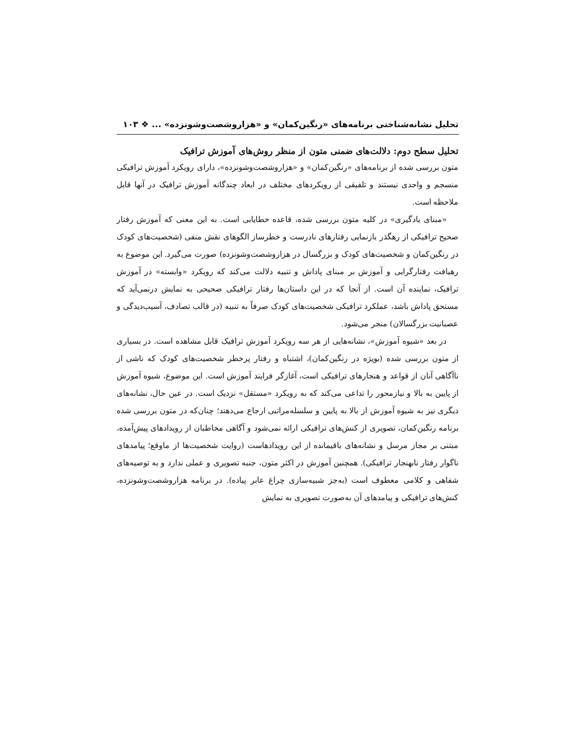تحلیل نشانه‌شناختی برنامه‌های «رنگین‌کمان» و «هزاروشصت‌وشونزده» ... ❖ ۱۰۳
تحلیل سطح دوم: دلالت‌های ضمنی متون از منظر روش‌های آموزش ترافیک
متون بررسی شده از برنامه‌های «رنگین‌کمان» و «هزاروشصت‌وشونزده»، دارای رویکرد آموزش ترافیکی منسجم و واحدی نیستند و تلفیقی از رویکردهای مختلف در ابعاد چندگانه آموزش ترافیک در آنها قابل ملاحظه است.
«مبنای یادگیری» در کلیه متون بررسی شده، قاعده خطایابی است. به این معنی که آموزش رفتار صحیح ترافیکی از رهگذر بازنمایی رفتارهای نادرست و خطرساز الگوهای نقش منفی (شخصیت‌های کودک در رنگین‌کمان و شخصیت‌های کودک و بزرگسال در هزاروشصت‌وشونزده) صورت می‌گیرد. این موضوع به رهیافت رفتارگرایی و آموزش بر مبنای پاداش و تنبیه دلالت می‌کند که رویکرد «وابسته» در آموزش ترافیک، نماینده آن است. از آنجا که در این داستان‌ها رفتار ترافیکی صحیحی به نمایش درنمی‌آید که مستحق پاداش باشد، عملکرد ترافیکی شخصیت‌های کودک صرفاً به تنبیه (در قالب تصادف، آسیب‌دیدگی و عصبانیت بزرگسالان) منجر می‌شود.
در بعد «شیوه آموزش»، نشانه‌هایی از هر سه رویکرد آموزش ترافیک قابل مشاهده است. در بسیاری از متون بررسی شده (بویژه در رنگین‌کمان)، اشتباه و رفتار پرخطر شخصیت‌های کودک که ناشی از ناآگاهی آنان از قواعد و هنجارهای ترافیکی است، آغازگر فرایند آموزش است. این موضوع، شیوه آموزش از پایین به بالا و نیازمحور را تداعی می‌کند که به رویکرد «مستقل» نزدیک است. در عین حال، نشانه‌های دیگری نیز به شیوه آموزش از بالا به پایین و سلسله‌مراتبی ارجاع می‌دهند؛ چنان‌که در متون بررسی شده برنامه رنگین‌کمان، تصویری از کنش‌های ترافیکی ارائه نمی‌شود و آگاهی مخاطبان از رویدادهای پیش‌آمده، مبتنی بر مجاز مرسل و نشانه‌های باقیمانده از این رویدادهاست (روایت شخصیت‌ها از ماوقع؛ پیامدهای ناگوار رفتار نابهنجار ترافیکی). همچنین آموزش در اکثر متون، جنبه تصویری و عملی ندارد و به توصیه‌های شفاهی و کلامی معطوف است (به‌جز شبیه‌سازی چراغ عابر پیاده). در برنامه هزاروشصت‌وشونزده، کنش‌های ترافیکی و پیامدهای آن به‌صورت تصویری به نمایش